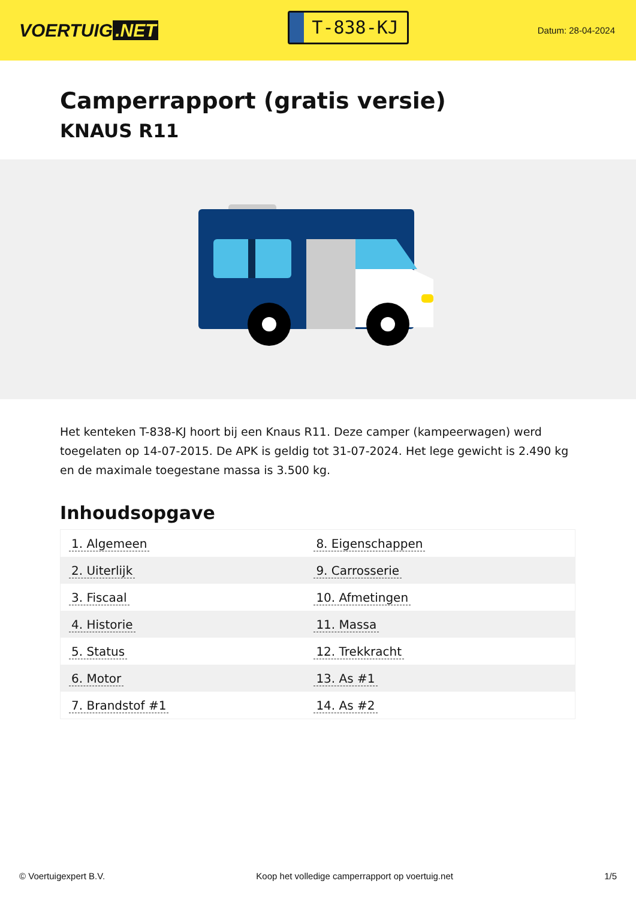VOERTUIG.NET
T-838-KJ
Datum: 28-04-2024
Camperrapport (gratis versie)
KNAUS R11
Het kenteken T-838-KJ hoort bij een Knaus R11. Deze camper (kampeerwagen) werd toegelaten op 14-07-2015. De APK is geldig tot 31-07-2024. Het lege gewicht is 2.490 kg en de maximale toegestane massa is 3.500 kg.
Inhoudsopgave
| 1. Algemeen | 8. Eigenschappen |
| 2. Uiterlijk | 9. Carrosserie |
| 3. Fiscaal | 10. Afmetingen |
| 4. Historie | 11. Massa |
| 5. Status | 12. Trekkracht |
| 6. Motor | 13. As #1 |
| 7. Brandstof #1 | 14. As #2 |
© Voertuigexpert B.V. Koop het volledige camperrapport op voertuig.net 1/5